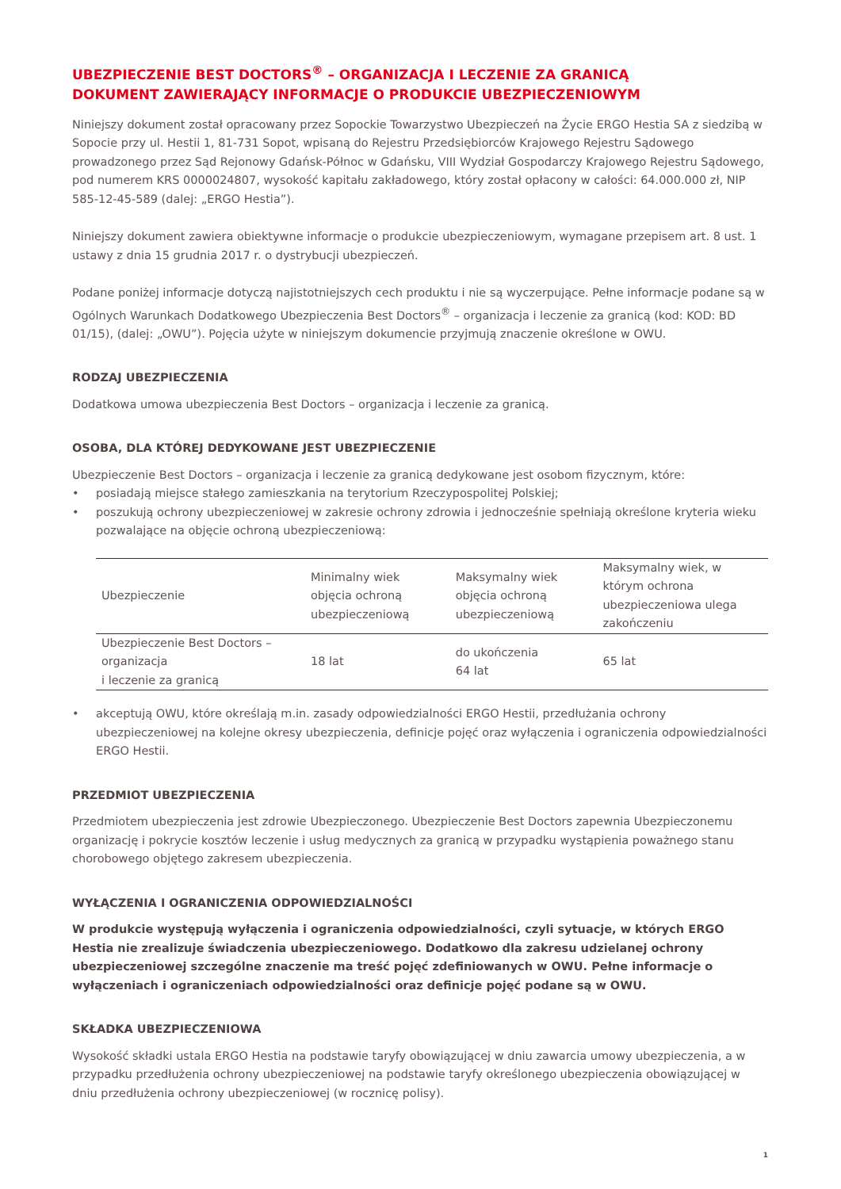UBEZPIECZENIE BEST DOCTORS<sup>®</sup> – ORGANIZACJA I LECZENIE ZA GRANICĄ
DOKUMENT ZAWIERAJĄCY INFORMACJE O PRODUKCIE UBEZPIECZENIOWYM
Niniejszy dokument został opracowany przez Sopockie Towarzystwo Ubezpieczeń na Życie ERGO Hestia SA z siedzibą w Sopocie przy ul. Hestii 1, 81-731 Sopot, wpisaną do Rejestru Przedsiębiorców Krajowego Rejestru Sądowego prowadzonego przez Sąd Rejonowy Gdańsk-Północ w Gdańsku, VIII Wydział Gospodarczy Krajowego Rejestru Sądowego, pod numerem KRS 0000024807, wysokość kapitału zakładowego, który został opłacony w całości: 64.000.000 zł, NIP 585-12-45-589 (dalej: „ERGO Hestia”).
Niniejszy dokument zawiera obiektywne informacje o produkcie ubezpieczeniowym, wymagane przepisem art. 8 ust. 1 ustawy z dnia 15 grudnia 2017 r. o dystrybucji ubezpieczeń.
Podane poniżej informacje dotyczą najistotniejszych cech produktu i nie są wyczerpujące. Pełne informacje podane są w Ogólnych Warunkach Dodatkowego Ubezpieczenia Best Doctors<sup>®</sup> – organizacja i leczenie za granicą (kod: KOD: BD 01/15), (dalej: „OWU”). Pojęcia użyte w niniejszym dokumencie przyjmują znaczenie określone w OWU.
RODZAJ UBEZPIECZENIA
Dodatkowa umowa ubezpieczenia Best Doctors – organizacja i leczenie za granicą.
OSOBA, DLA KTÓREJ DEDYKOWANE JEST UBEZPIECZENIE
Ubezpieczenie Best Doctors – organizacja i leczenie za granicą dedykowane jest osobom fizycznym, które:
• posiadają miejsce stałego zamieszkania na terytorium Rzeczypospolitej Polskiej;
• poszukują ochrony ubezpieczeniowej w zakresie ochrony zdrowia i jednocześnie spełniają określone kryteria wieku pozwalające na objęcie ochroną ubezpieczeniową:
| Ubezpieczenie | Minimalny wiek objęcia ochroną ubezpieczeniową | Maksymalny wiek objęcia ochroną ubezpieczeniową | Maksymalny wiek, w którym ochrona ubezpieczeniowa ulega zakończeniu |
| --- | --- | --- | --- |
| Ubezpieczenie Best Doctors – organizacja i leczenie za granicą | 18 lat | do ukończenia 64 lat | 65 lat |
• akceptują OWU, które określają m.in. zasady odpowiedzialności ERGO Hestii, przedłużania ochrony ubezpieczeniowej na kolejne okresy ubezpieczenia, definicje pojęć oraz wyłączenia i ograniczenia odpowiedzialności ERGO Hestii.
PRZEDMIOT UBEZPIECZENIA
Przedmiotem ubezpieczenia jest zdrowie Ubezpieczonego. Ubezpieczenie Best Doctors zapewnia Ubezpieczonemu organizację i pokrycie kosztów leczenie i usług medycznych za granicą w przypadku wystąpienia poważnego stanu chorobowego objętego zakresem ubezpieczenia.
WYŁĄCZENIA I OGRANICZENIA ODPOWIEDZIALNOŚCI
W produkcie występują wyłączenia i ograniczenia odpowiedzialności, czyli sytuacje, w których ERGO Hestia nie zrealizuje świadczenia ubezpieczeniowego. Dodatkowo dla zakresu udzielanej ochrony ubezpieczeniowej szczególne znaczenie ma treść pojęć zdefiniowanych w OWU. Pełne informacje o wyłączeniach i ograniczeniach odpowiedzialności oraz definicje pojęć podane są w OWU.
SKŁADKA UBEZPIECZENIOWA
Wysokość składki ustala ERGO Hestia na podstawie taryfy obowiązującej w dniu zawarcia umowy ubezpieczenia, a w przypadku przedłużenia ochrony ubezpieczeniowej na podstawie taryfy określonego ubezpieczenia obowiązującej w dniu przedłużenia ochrony ubezpieczeniowej (w rocznicę polisy).
1